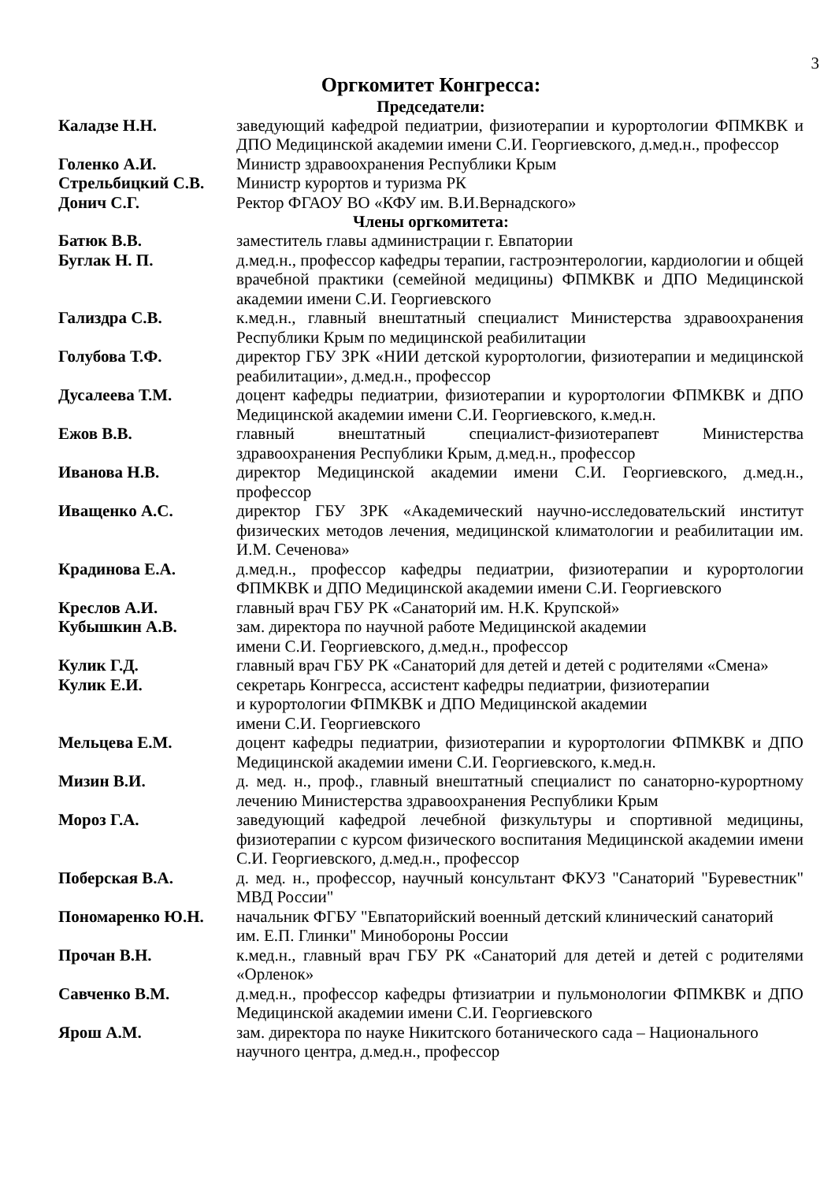3
Оргкомитет Конгресса:
Председатели:
Каладзе Н.Н. заведующий кафедрой педиатрии, физиотерапии и курортологии ФПМКВК и ДПО Медицинской академии имени С.И. Георгиевского, д.мед.н., профессор
Голенко А.И. Министр здравоохранения Республики Крым
Стрельбицкий С.В. Министр курортов и туризма РК
Донич С.Г. Ректор ФГАОУ ВО «КФУ им. В.И.Вернадского»
Члены оргкомитета:
Батюк В.В. заместитель главы администрации г. Евпатории
Буглак Н. П. д.мед.н., профессор кафедры терапии, гастроэнтерологии, кардиологии и общей врачебной практики (семейной медицины) ФПМКВК и ДПО Медицинской академии имени С.И. Георгиевского
Гализдра С.В. к.мед.н., главный внештатный специалист Министерства здравоохранения Республики Крым по медицинской реабилитации
Голубова Т.Ф. директор ГБУ ЗРК «НИИ детской курортологии, физиотерапии и медицинской реабилитации», д.мед.н., профессор
Дусалеева Т.М. доцент кафедры педиатрии, физиотерапии и курортологии ФПМКВК и ДПО Медицинской академии имени С.И. Георгиевского, к.мед.н.
Ежов В.В. главный внештатный специалист-физиотерапевт Министерства здравоохранения Республики Крым, д.мед.н., профессор
Иванова Н.В. директор Медицинской академии имени С.И. Георгиевского, д.мед.н., профессор
Иващенко А.С. директор ГБУ ЗРК «Академический научно-исследовательский институт физических методов лечения, медицинской климатологии и реабилитации им. И.М. Сеченова»
Крадинова Е.А. д.мед.н., профессор кафедры педиатрии, физиотерапии и курортологии ФПМКВК и ДПО Медицинской академии имени С.И. Георгиевского
Креслов А.И. главный врач ГБУ РК «Санаторий им. Н.К. Крупской»
Кубышкин А.В. зам. директора по научной работе Медицинской академии
имени С.И. Георгиевского, д.мед.н., профессор
Кулик Г.Д. главный врач ГБУ РК «Санаторий для детей и детей с родителями «Смена»
Кулик Е.И. секретарь Конгресса, ассистент кафедры педиатрии, физиотерапии
и курортологии ФПМКВК и ДПО Медицинской академии
имени С.И. Георгиевского
Мельцева Е.М. доцент кафедры педиатрии, физиотерапии и курортологии ФПМКВК и ДПО Медицинской академии имени С.И. Георгиевского, к.мед.н.
Мизин В.И. д. мед. н., проф., главный внештатный специалист по санаторно-курортному лечению Министерства здравоохранения Республики Крым
Мороз Г.А. заведующий кафедрой лечебной физкультуры и спортивной медицины, физиотерапии с курсом физического воспитания Медицинской академии имени С.И. Георгиевского, д.мед.н., профессор
Поберская В.А. д. мед. н., профессор, научный консультант ФКУЗ "Санаторий "Буревестник" МВД России"
Пономаренко Ю.Н. начальник ФГБУ "Евпаторийский военный детский клинический санаторий
им. Е.П. Глинки" Минобороны России
Прочан В.Н. к.мед.н., главный врач ГБУ РК «Санаторий для детей и детей с родителями «Орленок»
Савченко В.М. д.мед.н., профессор кафедры фтизиатрии и пульмонологии ФПМКВК и ДПО Медицинской академии имени С.И. Георгиевского
Ярош А.М. зам. директора по науке Никитского ботанического сада – Национального
научного центра, д.мед.н., профессор